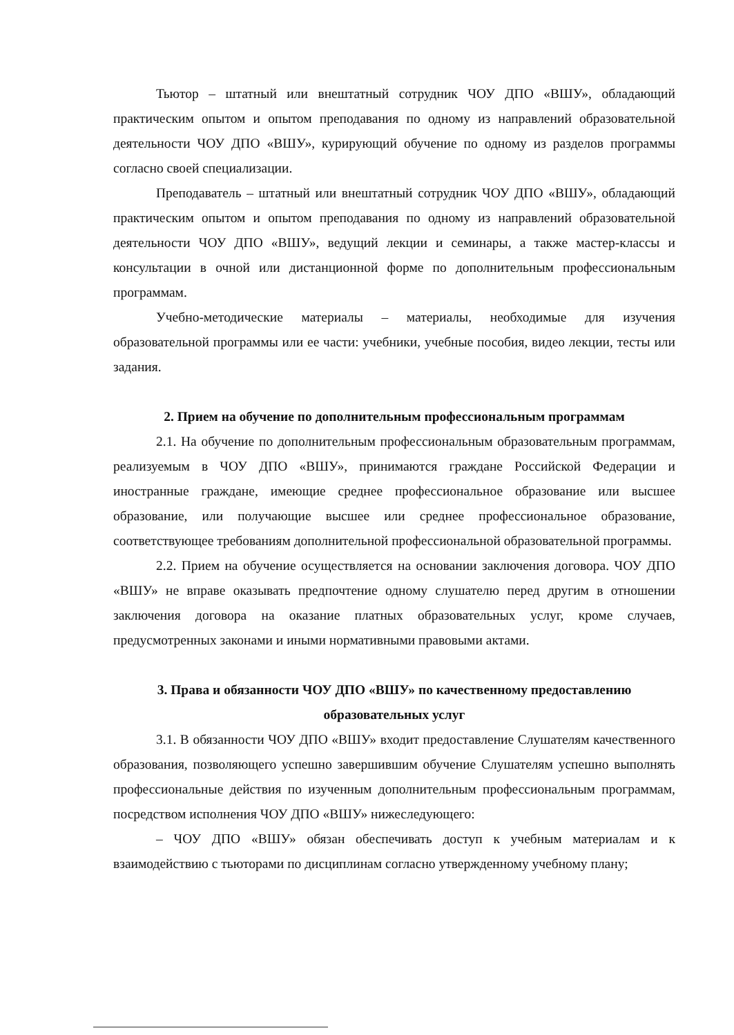Тьютор – штатный или внештатный сотрудник ЧОУ ДПО «ВШУ», обладающий практическим опытом и опытом преподавания по одному из направлений образовательной деятельности ЧОУ ДПО «ВШУ», курирующий обучение по одному из разделов программы согласно своей специализации.
Преподаватель – штатный или внештатный сотрудник ЧОУ ДПО «ВШУ», обладающий практическим опытом и опытом преподавания по одному из направлений образовательной деятельности ЧОУ ДПО «ВШУ», ведущий лекции и семинары, а также мастер-классы и консультации в очной или дистанционной форме по дополнительным профессиональным программам.
Учебно-методические материалы – материалы, необходимые для изучения образовательной программы или ее части: учебники, учебные пособия, видео лекции, тесты или задания.
2. Прием на обучение по дополнительным профессиональным программам
2.1. На обучение по дополнительным профессиональным образовательным программам, реализуемым в ЧОУ ДПО «ВШУ», принимаются граждане Российской Федерации и иностранные граждане, имеющие среднее профессиональное образование или высшее образование, или получающие высшее или среднее профессиональное образование, соответствующее требованиям дополнительной профессиональной образовательной программы.
2.2. Прием на обучение осуществляется на основании заключения договора. ЧОУ ДПО «ВШУ» не вправе оказывать предпочтение одному слушателю перед другим в отношении заключения договора на оказание платных образовательных услуг, кроме случаев, предусмотренных законами и иными нормативными правовыми актами.
3. Права и обязанности ЧОУ ДПО «ВШУ» по качественному предоставлению образовательных услуг
3.1. В обязанности ЧОУ ДПО «ВШУ» входит предоставление Слушателям качественного образования, позволяющего успешно завершившим обучение Слушателям успешно выполнять профессиональные действия по изученным дополнительным профессиональным программам, посредством исполнения ЧОУ ДПО «ВШУ» нижеследующего:
– ЧОУ ДПО «ВШУ» обязан обеспечивать доступ к учебным материалам и к взаимодействию с тьюторами по дисциплинам согласно утвержденному учебному плану;